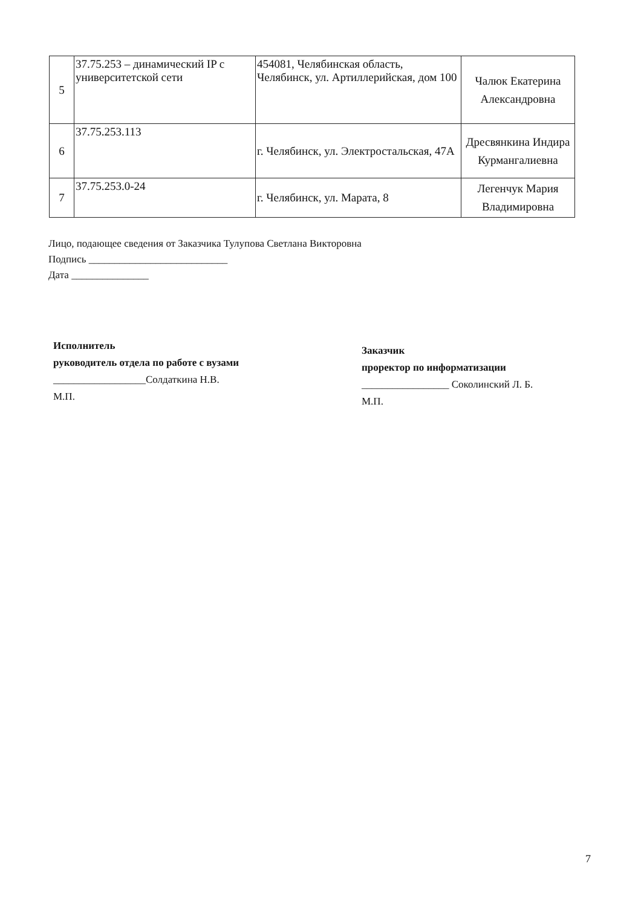| 5 | 37.75.253 – динамический IP с университетской сети | 454081, Челябинская область, Челябинск, ул. Артиллерийская, дом 100 | Чалюк Екатерина Александровна |
| 6 | 37.75.253.113 | г. Челябинск, ул. Электростальская, 47А | Дресвянкина Индира Курмангалиевна |
| 7 | 37.75.253.0-24 | г. Челябинск, ул. Марата, 8 | Легенчук Мария Владимировна |
Лицо, подающее сведения от Заказчика Тулупова Светлана Викторовна
Подпись ___________________________
Дата _______________
Исполнитель
руководитель отдела по работе с вузами
__________________Солдаткина Н.В.
М.П.
Заказчик
проректор по информатизации
_________________ Соколинский Л. Б.
М.П.
7